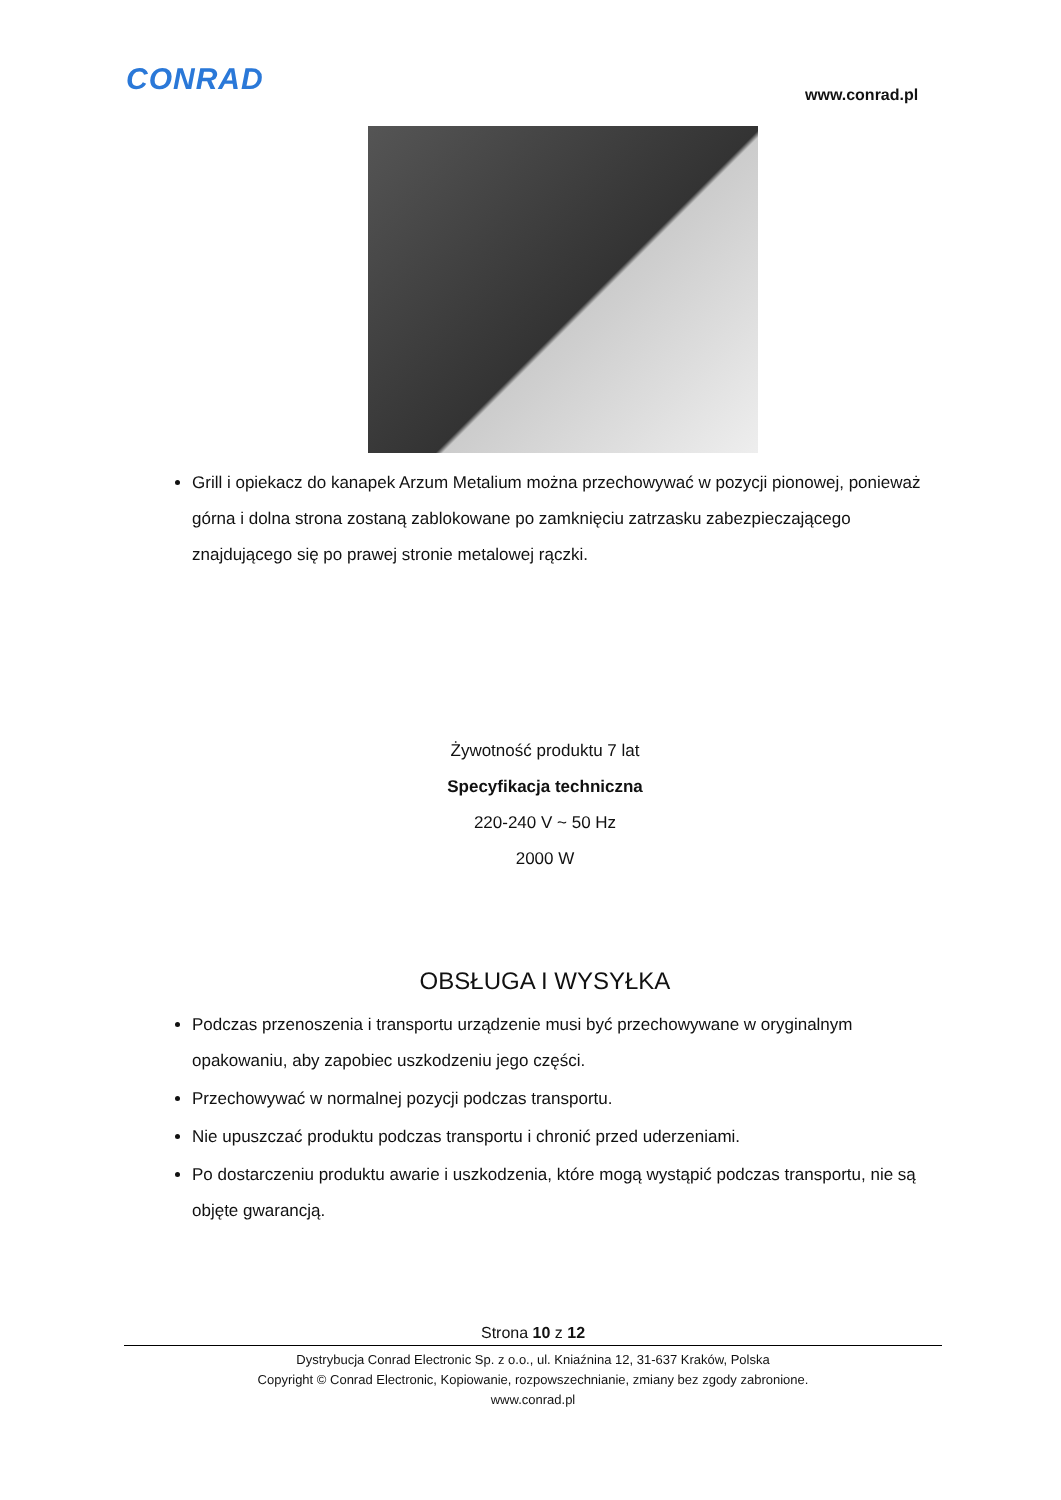CONRAD www.conrad.pl
Grill i opiekacz do kanapek Arzum Metalium można przechowywać w pozycji pionowej, ponieważ górna i dolna strona zostaną zablokowane po zamknięciu zatrzasku zabezpieczającego znajdującego się po prawej stronie metalowej rączki.
Żywotność produktu 7 lat
Specyfikacja techniczna
220-240 V ~ 50 Hz
2000 W
OBSŁUGA I WYSYŁKA
Podczas przenoszenia i transportu urządzenie musi być przechowywane w oryginalnym opakowaniu, aby zapobiec uszkodzeniu jego części.
Przechowywać w normalnej pozycji podczas transportu.
Nie upuszczać produktu podczas transportu i chronić przed uderzeniami.
Po dostarczeniu produktu awarie i uszkodzenia, które mogą wystąpić podczas transportu, nie są objęte gwarancją.
Strona 10 z 12
Dystrybucja Conrad Electronic Sp. z o.o., ul. Kniaźnina 12, 31-637 Kraków, Polska
Copyright © Conrad Electronic, Kopiowanie, rozpowszechnianie, zmiany bez zgody zabronione.
www.conrad.pl